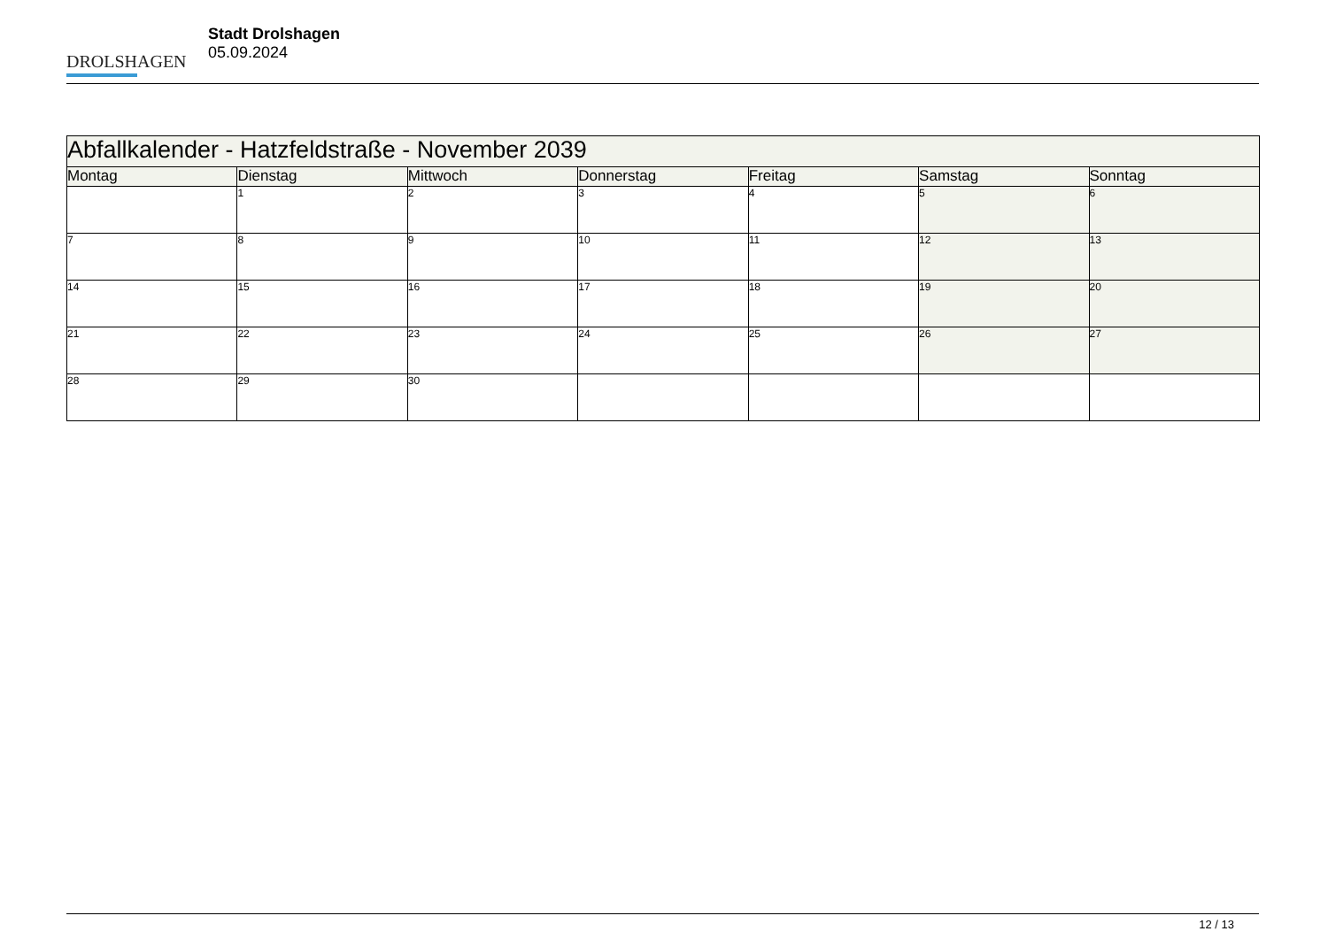DROLSHAGEN
Stadt Drolshagen
05.09.2024
| Abfallkalender - Hatzfeldstraße - November 2039 | | | | | | |
| --- | --- | --- | --- | --- | --- | --- |
| Montag | Dienstag | Mittwoch | Donnerstag | Freitag | Samstag | Sonntag |
| | 1 | 2 | 3 | 4 | 5 | 6 |
| 7 | 8 | 9 | 10 | 11 | 12 | 13 |
| 14 | 15 | 16 | 17 | 18 | 19 | 20 |
| 21 | 22 | 23 | 24 | 25 | 26 | 27 |
| 28 | 29 | 30 | | | | |
12 / 13